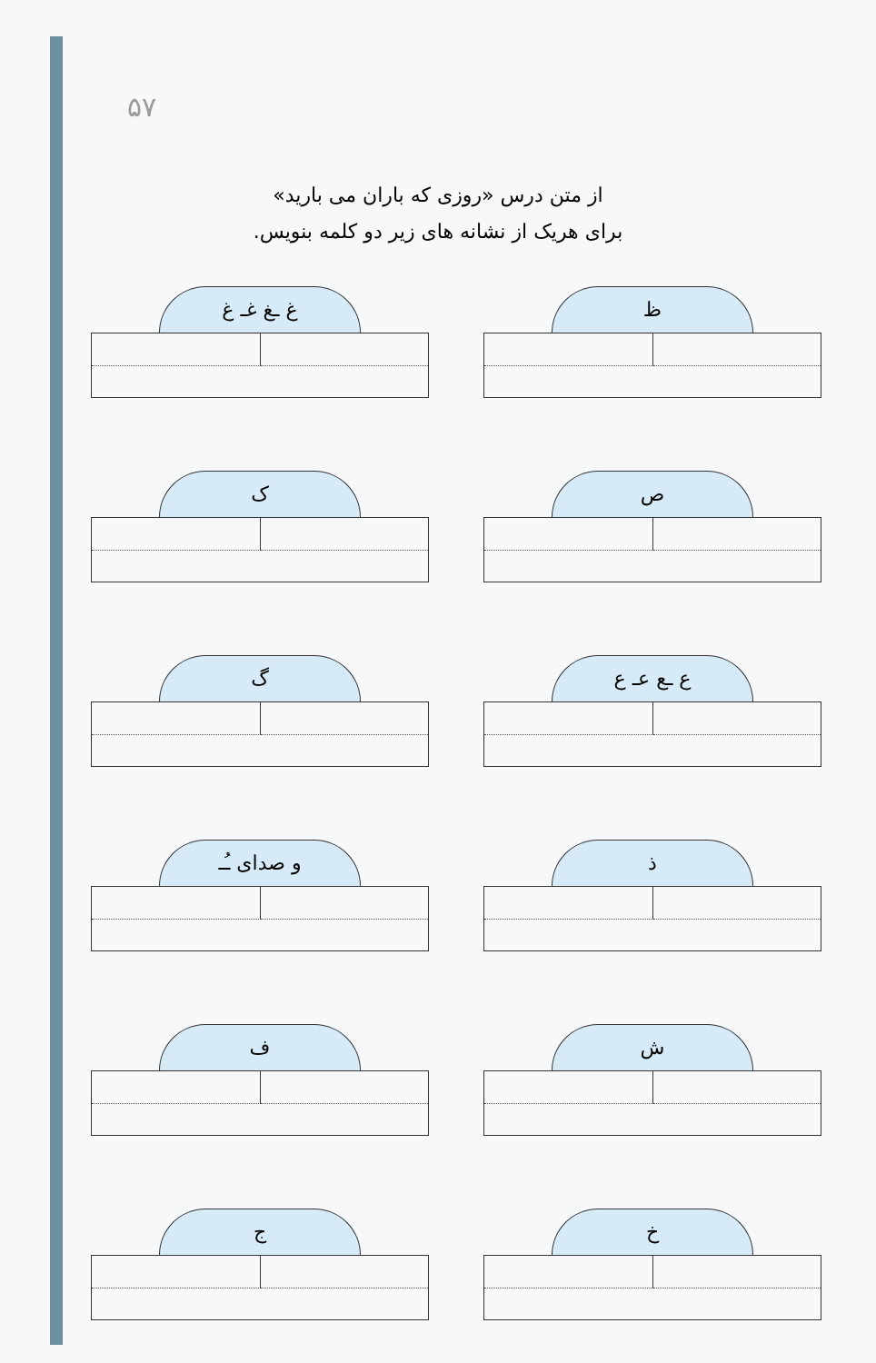۵۷
از متن درس «روزی که باران می بارید»
برای هریک از نشانه های زیر دو کلمه بنویس.
ظ
غ ـغ غـ غ
ص
ک
ع ـع عـ ع
گ
ذ
و صدای ـُـ
ش
ف
خ
ج